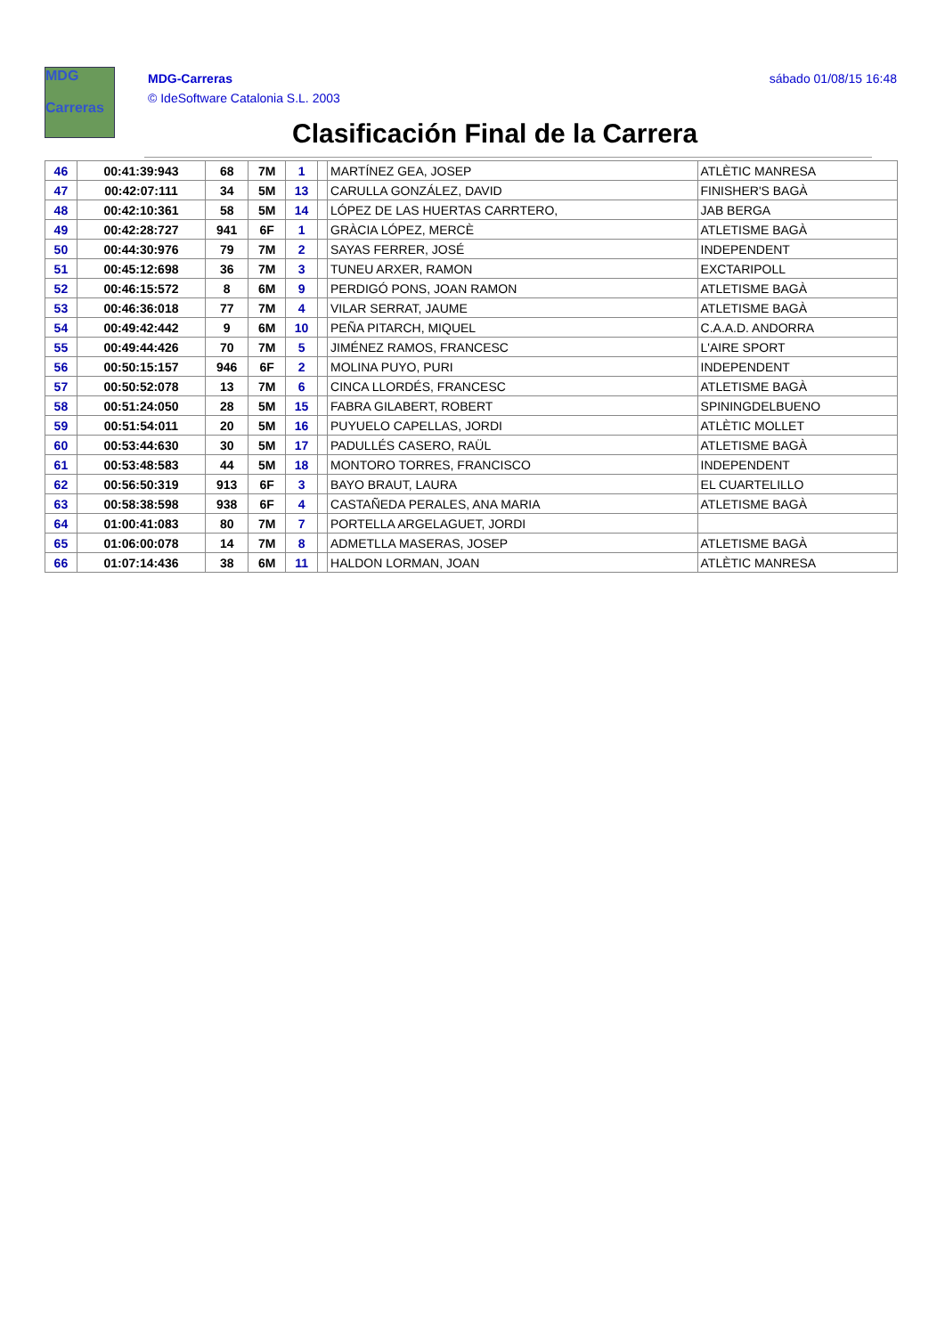MDG
Carreras
MDG-Carreras
© IdeSoftware Catalonia S.L. 2003
sábado 01/08/15 16:48
Clasificación Final de la Carrera
| 46 | 00:41:39:943 | 68 | 7M | 1 | | MARTÍNEZ GEA, JOSEP | ATLÈTIC MANRESA |
| 47 | 00:42:07:111 | 34 | 5M | 13 | | CARULLA GONZÁLEZ, DAVID | FINISHER'S BAGÀ |
| 48 | 00:42:10:361 | 58 | 5M | 14 | | LÓPEZ DE LAS HUERTAS CARRTERO, | JAB BERGA |
| 49 | 00:42:28:727 | 941 | 6F | 1 | | GRÀCIA LÓPEZ, MERCÈ | ATLETISME BAGÀ |
| 50 | 00:44:30:976 | 79 | 7M | 2 | | SAYAS FERRER, JOSÉ | INDEPENDENT |
| 51 | 00:45:12:698 | 36 | 7M | 3 | | TUNEU ARXER, RAMON | EXCTARIPOLL |
| 52 | 00:46:15:572 | 8 | 6M | 9 | | PERDIGÓ PONS, JOAN RAMON | ATLETISME BAGÀ |
| 53 | 00:46:36:018 | 77 | 7M | 4 | | VILAR SERRAT, JAUME | ATLETISME BAGÀ |
| 54 | 00:49:42:442 | 9 | 6M | 10 | | PEÑA PITARCH, MIQUEL | C.A.A.D. ANDORRA |
| 55 | 00:49:44:426 | 70 | 7M | 5 | | JIMÉNEZ RAMOS, FRANCESC | L'AIRE SPORT |
| 56 | 00:50:15:157 | 946 | 6F | 2 | | MOLINA PUYO, PURI | INDEPENDENT |
| 57 | 00:50:52:078 | 13 | 7M | 6 | | CINCA LLORDÉS, FRANCESC | ATLETISME BAGÀ |
| 58 | 00:51:24:050 | 28 | 5M | 15 | | FABRA GILABERT, ROBERT | SPININGDELBUENO |
| 59 | 00:51:54:011 | 20 | 5M | 16 | | PUYUELO CAPELLAS, JORDI | ATLÈTIC MOLLET |
| 60 | 00:53:44:630 | 30 | 5M | 17 | | PADULLÉS CASERO, RAÜL | ATLETISME BAGÀ |
| 61 | 00:53:48:583 | 44 | 5M | 18 | | MONTORO TORRES, FRANCISCO | INDEPENDENT |
| 62 | 00:56:50:319 | 913 | 6F | 3 | | BAYO BRAUT, LAURA | EL CUARTELILLO |
| 63 | 00:58:38:598 | 938 | 6F | 4 | | CASTAÑEDA PERALES, ANA MARIA | ATLETISME BAGÀ |
| 64 | 01:00:41:083 | 80 | 7M | 7 | | PORTELLA ARGELAGUET, JORDI | |
| 65 | 01:06:00:078 | 14 | 7M | 8 | | ADMETLLA MASERAS, JOSEP | ATLETISME BAGÀ |
| 66 | 01:07:14:436 | 38 | 6M | 11 | | HALDON LORMAN, JOAN | ATLÈTIC MANRESA |